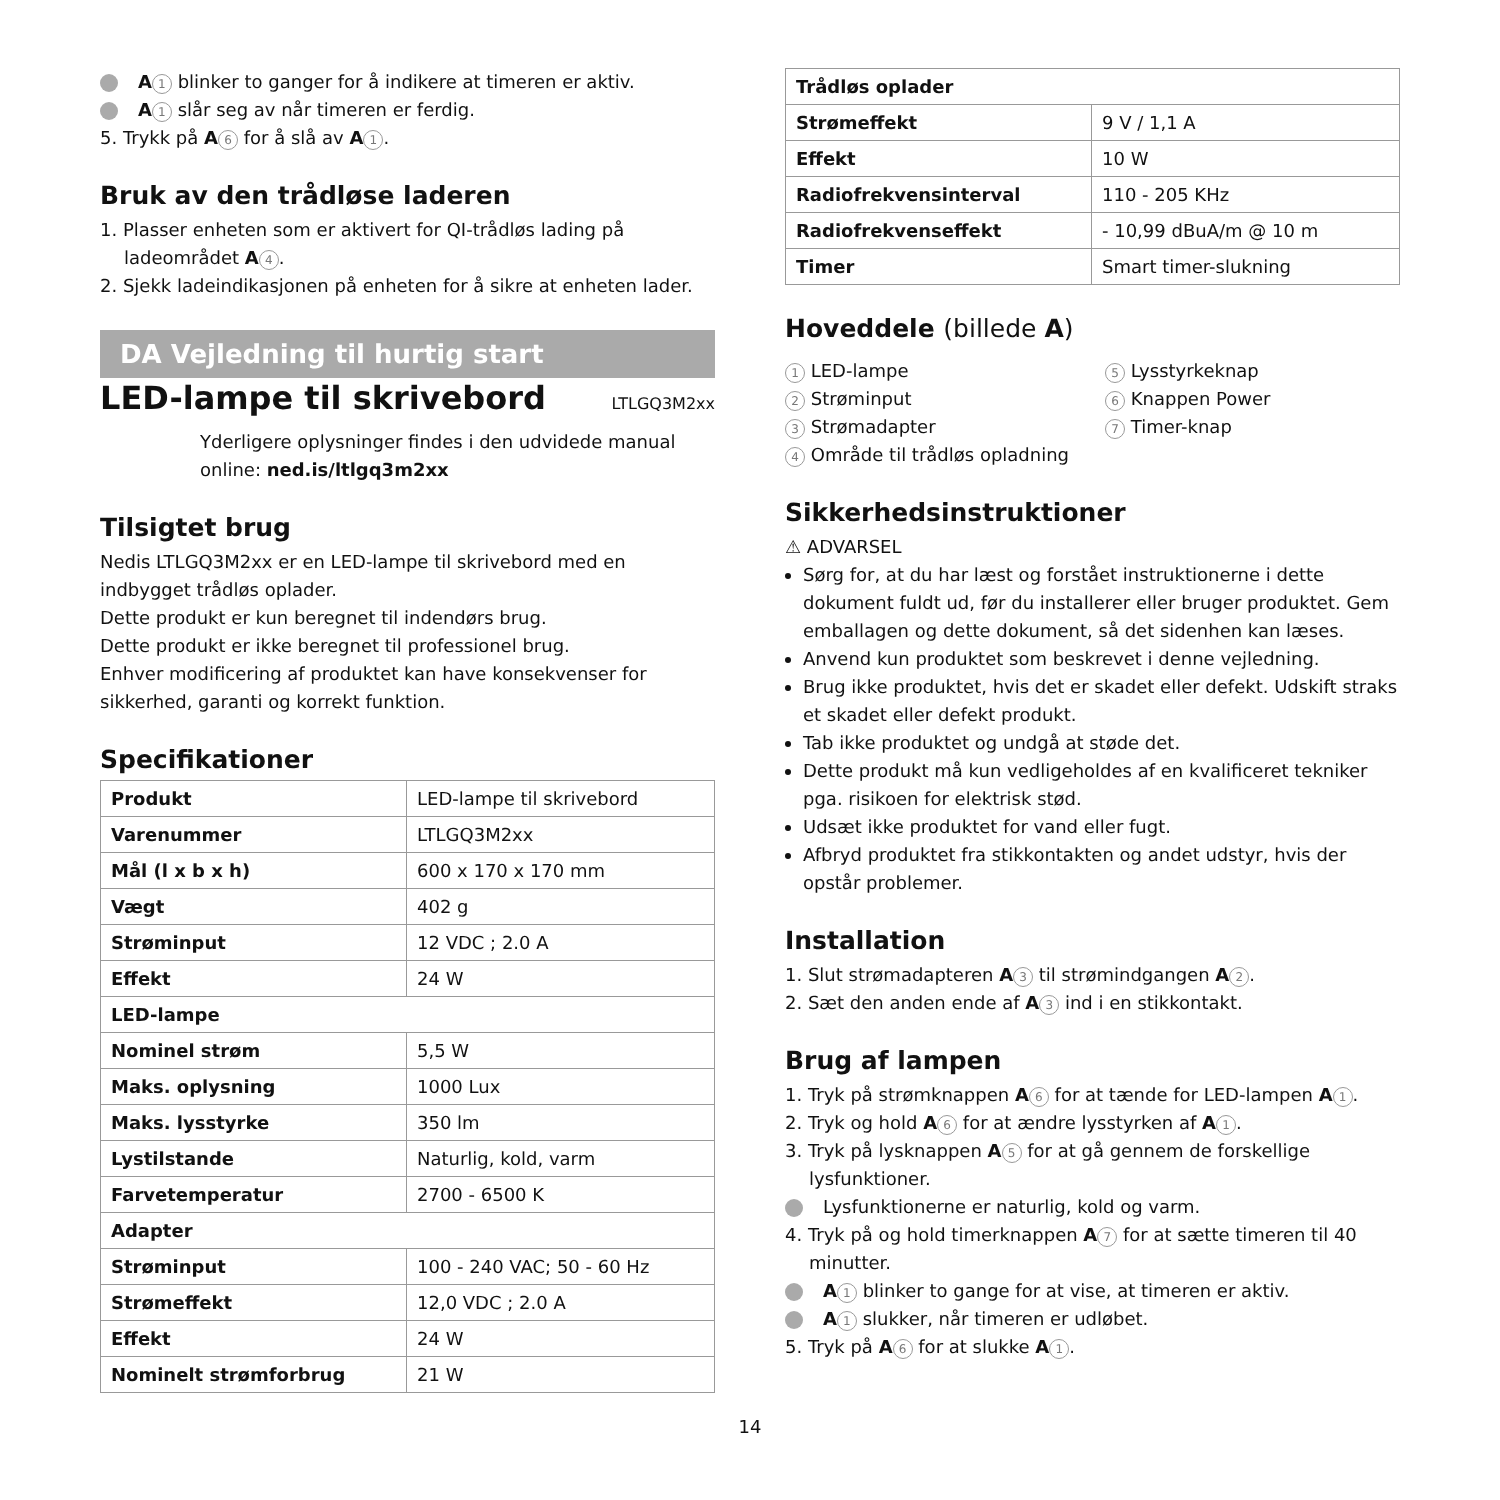A 1 blinker to ganger for å indikere at timeren er aktiv.
A 1 slår seg av når timeren er ferdig.
5. Trykk på A 6 for å slå av A 1.
Bruk av den trådløse laderen
1. Plasser enheten som er aktivert for QI-trådløs lading på
ladeområdet A 4.
2. Sjekk ladeindikasjonen på enheten for å sikre at enheten lader.
DA Vejledning til hurtig start
LED-lampe til skrivebord LTLGQ3M2xx
Yderligere oplysninger findes i den udvidede manual
online: ned.is/ltlgq3m2xx
Tilsigtet brug
Nedis LTLGQ3M2xx er en LED-lampe til skrivebord med en indbygget trådløs oplader.
Dette produkt er kun beregnet til indendørs brug.
Dette produkt er ikke beregnet til professionel brug.
Enhver modificering af produktet kan have konsekvenser for sikkerhed, garanti og korrekt funktion.
Specifikationer
| Produkt | LED-lampe til skrivebord |
| Varenummer | LTLGQ3M2xx |
| Mål (l x b x h) | 600 x 170 x 170 mm |
| Vægt | 402 g |
| Strøminput | 12 VDC ; 2.0 A |
| Effekt | 24 W |
| LED-lampe | |
| Nominel strøm | 5,5 W |
| Maks. oplysning | 1000 Lux |
| Maks. lysstyrke | 350 lm |
| Lystilstande | Naturlig, kold, varm |
| Farvetemperatur | 2700 - 6500 K |
| Adapter | |
| Strøminput | 100 - 240 VAC; 50 - 60 Hz |
| Strømeffekt | 12,0 VDC ; 2.0 A |
| Effekt | 24 W |
| Nominelt strømforbrug | 21 W |
| Trådløs oplader | |
| Strømeffekt | 9 V / 1,1 A |
| Effekt | 10 W |
| Radiofrekvensinterval | 110 - 205 KHz |
| Radiofrekvenseffekt | - 10,99 dBuA/m @ 10 m |
| Timer | Smart timer-slukning |
Hoveddele (billede A)
1 LED-lampe
2 Strøminput
3 Strømadapter
4 Område til trådløs opladning
5 Lysstyrkeknap
6 Knappen Power
7 Timer-knap
Sikkerhedsinstruktioner
⚠ ADVARSEL
Sørg for, at du har læst og forstået instruktionerne i dette dokument fuldt ud, før du installerer eller bruger produktet. Gem emballagen og dette dokument, så det sidenhen kan læses.
Anvend kun produktet som beskrevet i denne vejledning.
Brug ikke produktet, hvis det er skadet eller defekt. Udskift straks et skadet eller defekt produkt.
Tab ikke produktet og undgå at støde det.
Dette produkt må kun vedligeholdes af en kvalificeret tekniker pga. risikoen for elektrisk stød.
Udsæt ikke produktet for vand eller fugt.
Afbryd produktet fra stikkontakten og andet udstyr, hvis der opstår problemer.
Installation
1. Slut strømadapteren A 3 til strømindgangen A 2.
2. Sæt den anden ende af A 3 ind i en stikkontakt.
Brug af lampen
1. Tryk på strømknappen A 6 for at tænde for LED-lampen A 1.
2. Tryk og hold A 6 for at ændre lysstyrken af A 1.
3. Tryk på lysknappen A 5 for at gå gennem de forskellige
lysfunktioner.
Lysfunktionerne er naturlig, kold og varm.
4. Tryk på og hold timerknappen A 7 for at sætte timeren til 40
minutter.
A 1 blinker to gange for at vise, at timeren er aktiv.
A 1 slukker, når timeren er udløbet.
5. Tryk på A 6 for at slukke A 1.
14